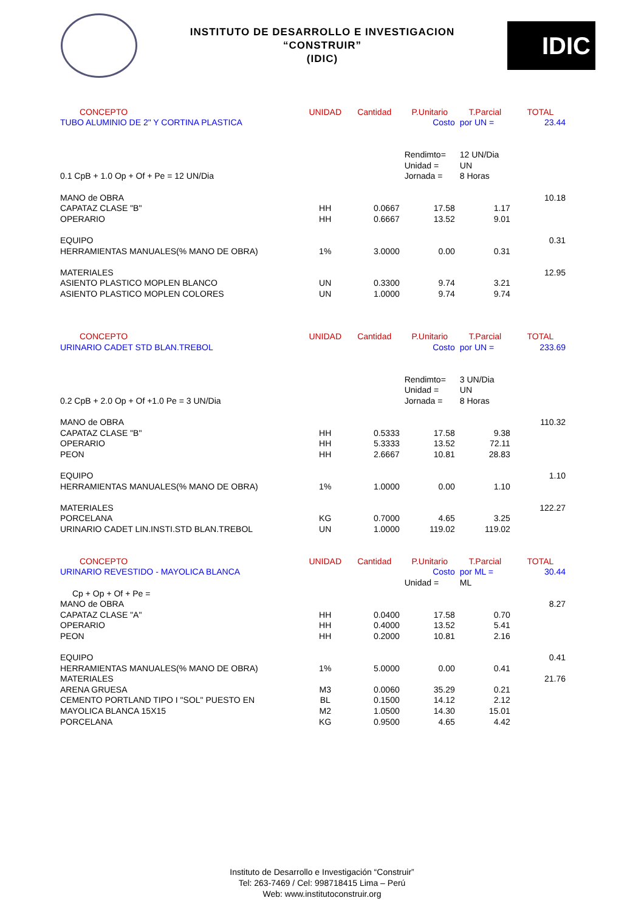INSTITUTO DE DESARROLLO E INVESTIGACION
“CONSTRUIR”
(IDIC)
IDIC
| CONCEPTO | UNIDAD | Cantidad | P.Unitario | T.Parcial | TOTAL |
| --- | --- | --- | --- | --- | --- |
| TUBO ALUMINIO DE 2" Y CORTINA PLASTICA | | | Costo | por UN = | 23.44 |
| | | | Rendimto= | 12 UN/Dia | |
| | | | Unidad = | UN | |
| 0.1 CpB + 1.0 Op + Of + Pe = 12 UN/Dia | | | Jornada = | 8 Horas | |
| MANO de OBRA | | | | | 10.18 |
| CAPATAZ CLASE "B" | HH | 0.0667 | 17.58 | 1.17 | |
| OPERARIO | HH | 0.6667 | 13.52 | 9.01 | |
| EQUIPO | | | | | 0.31 |
| HERRAMIENTAS MANUALES(% MANO DE OBRA) | 1% | 3.0000 | 0.00 | 0.31 | |
| MATERIALES | | | | | 12.95 |
| ASIENTO PLASTICO MOPLEN BLANCO | UN | 0.3300 | 9.74 | 3.21 | |
| ASIENTO PLASTICO MOPLEN COLORES | UN | 1.0000 | 9.74 | 9.74 | |
| CONCEPTO | UNIDAD | Cantidad | P.Unitario | T.Parcial | TOTAL |
| URINARIO CADET STD BLAN.TREBOL | | | Costo | por UN = | 233.69 |
| | | | Rendimto= | 3 UN/Dia | |
| | | | Unidad = | UN | |
| 0.2 CpB + 2.0 Op + Of +1.0 Pe = 3 UN/Dia | | | Jornada = | 8 Horas | |
| MANO de OBRA | | | | | 110.32 |
| CAPATAZ CLASE "B" | HH | 0.5333 | 17.58 | 9.38 | |
| OPERARIO | HH | 5.3333 | 13.52 | 72.11 | |
| PEON | HH | 2.6667 | 10.81 | 28.83 | |
| EQUIPO | | | | | 1.10 |
| HERRAMIENTAS MANUALES(% MANO DE OBRA) | 1% | 1.0000 | 0.00 | 1.10 | |
| MATERIALES | | | | | 122.27 |
| PORCELANA | KG | 0.7000 | 4.65 | 3.25 | |
| URINARIO CADET LIN.INSTI.STD BLAN.TREBOL | UN | 1.0000 | 119.02 | 119.02 | |
| CONCEPTO | UNIDAD | Cantidad | P.Unitario | T.Parcial | TOTAL |
| URINARIO REVESTIDO - MAYOLICA BLANCA | | | Costo | por ML = | 30.44 |
| | | | Unidad = | ML | |
| Cp + Op + Of + Pe = | | | | | |
| MANO de OBRA | | | | | 8.27 |
| CAPATAZ CLASE "A" | HH | 0.0400 | 17.58 | 0.70 | |
| OPERARIO | HH | 0.4000 | 13.52 | 5.41 | |
| PEON | HH | 0.2000 | 10.81 | 2.16 | |
| EQUIPO | | | | | 0.41 |
| HERRAMIENTAS MANUALES(% MANO DE OBRA) | 1% | 5.0000 | 0.00 | 0.41 | |
| MATERIALES | | | | | 21.76 |
| ARENA GRUESA | M3 | 0.0060 | 35.29 | 0.21 | |
| CEMENTO PORTLAND TIPO I "SOL" PUESTO EN | BL | 0.1500 | 14.12 | 2.12 | |
| MAYOLICA BLANCA 15X15 | M2 | 1.0500 | 14.30 | 15.01 | |
| PORCELANA | KG | 0.9500 | 4.65 | 4.42 | |
Instituto de Desarrollo e Investigación “Construir”
Tel: 263-7469 / Cel: 998718415 Lima – Perú
Web: www.institutoconstruir.org